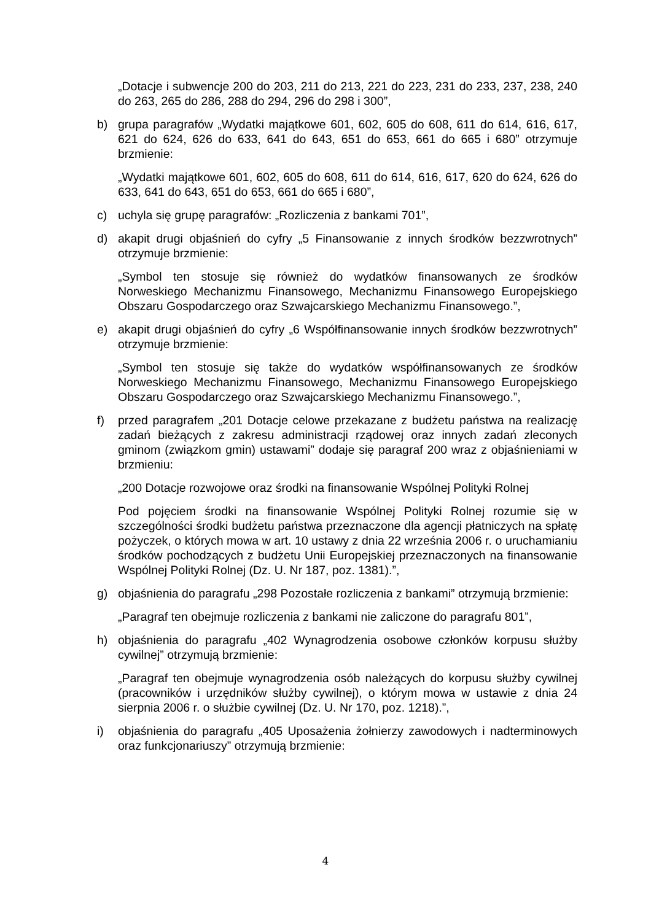„Dotacje i subwencje 200 do 203, 211 do 213, 221 do 223, 231 do 233, 237, 238, 240 do 263, 265 do 286, 288 do 294, 296 do 298 i 300”,
b) grupa paragrafów „Wydatki majątkowe 601, 602, 605 do 608, 611 do 614, 616, 617, 621 do 624, 626 do 633, 641 do 643, 651 do 653, 661 do 665 i 680” otrzymuje brzmienie:
„Wydatki majątkowe 601, 602, 605 do 608, 611 do 614, 616, 617, 620 do 624, 626 do 633, 641 do 643, 651 do 653, 661 do 665 i 680”,
c) uchyla się grupę paragrafów: „Rozliczenia z bankami 701”,
d) akapit drugi objaśnień do cyfry „5 Finansowanie z innych środków bezzwrotnych” otrzymuje brzmienie:
„Symbol ten stosuje się również do wydatków finansowanych ze środków Norweskiego Mechanizmu Finansowego, Mechanizmu Finansowego Europejskiego Obszaru Gospodarczego oraz Szwajcarskiego Mechanizmu Finansowego.”,
e) akapit drugi objaśnień do cyfry „6 Współfinansowanie innych środków bezzwrotnych” otrzymuje brzmienie:
„Symbol ten stosuje się także do wydatków współfinansowanych ze środków Norweskiego Mechanizmu Finansowego, Mechanizmu Finansowego Europejskiego Obszaru Gospodarczego oraz Szwajcarskiego Mechanizmu Finansowego.”,
f) przed paragrafem „201 Dotacje celowe przekazane z budżetu państwa na realizację zadań bieżących z zakresu administracji rządowej oraz innych zadań zleconych gminom (związkom gmin) ustawami” dodaje się paragraf 200 wraz z objaśnieniami w brzmieniu:
„200 Dotacje rozwojowe oraz środki na finansowanie Wspólnej Polityki Rolnej
Pod pojęciem środki na finansowanie Wspólnej Polityki Rolnej rozumie się w szczególności środki budżetu państwa przeznaczone dla agencji płatniczych na spłatę pożyczek, o których mowa w art. 10 ustawy z dnia 22 września 2006 r. o uruchamianiu środków pochodzących z budżetu Unii Europejskiej przeznaczonych na finansowanie Wspólnej Polityki Rolnej (Dz. U. Nr 187, poz. 1381).”,
g) objaśnienia do paragrafu „298 Pozostałe rozliczenia z bankami” otrzymują brzmienie:
„Paragraf ten obejmuje rozliczenia z bankami nie zaliczone do paragrafu 801”,
h) objaśnienia do paragrafu „402 Wynagrodzenia osobowe członków korpusu służby cywilnej” otrzymują brzmienie:
„Paragraf ten obejmuje wynagrodzenia osób należących do korpusu służby cywilnej (pracowników i urzędników służby cywilnej), o którym mowa w ustawie z dnia 24 sierpnia 2006 r. o służbie cywilnej (Dz. U. Nr 170, poz. 1218).”,
i) objaśnienia do paragrafu „405 Uposażenia żołnierzy zawodowych i nadterminowych oraz funkcjonariuszy” otrzymują brzmienie:
4